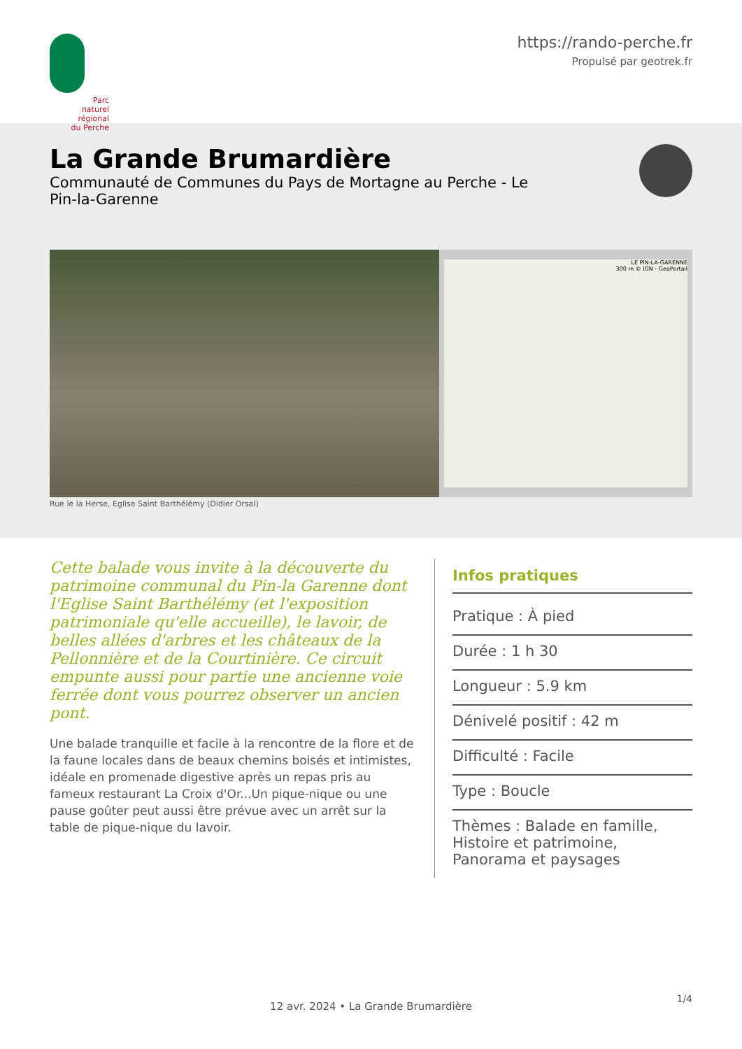Parc
naturel
régional
du Perche
https://rando-perche.fr
Propulsé par geotrek.fr
La Grande Brumardière
Communauté de Communes du Pays de Mortagne au Perche - Le Pin-la-Garenne
LE PIN-LA-GARENNE
300 m © IGN - GeoPortail
Rue le la Herse, Eglise Saint Barthélémy (Didier Orsal)
Cette balade vous invite à la découverte du patrimoine communal du Pin-la Garenne dont l'Eglise Saint Barthélémy (et l'exposition patrimoniale qu'elle accueille), le lavoir, de belles allées d'arbres et les châteaux de la Pellonnière et de la Courtinière. Ce circuit empunte aussi pour partie une ancienne voie ferrée dont vous pourrez observer un ancien pont.
Une balade tranquille et facile à la rencontre de la flore et de la faune locales dans de beaux chemins boisés et intimistes, idéale en promenade digestive après un repas pris au fameux restaurant La Croix d'Or...Un pique-nique ou une pause goûter peut aussi être prévue avec un arrêt sur la table de pique-nique du lavoir.
Infos pratiques
Pratique : À pied
Durée : 1 h 30
Longueur : 5.9 km
Dénivelé positif : 42 m
Difficulté : Facile
Type : Boucle
Thèmes : Balade en famille, Histoire et patrimoine, Panorama et paysages
1/4
12 avr. 2024 • La Grande Brumardière